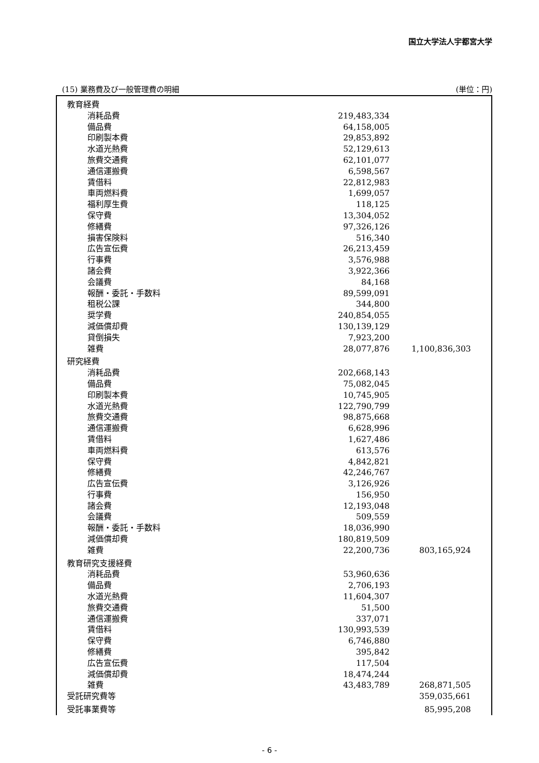国立大学法人宇都宮大学
(15) 業務費及び一般管理費の明細 (単位：円)
| 教育経費 | | | |
| 消耗品費 | | 219,483,334 | |
| 備品費 | | 64,158,005 | |
| 印刷製本費 | | 29,853,892 | |
| 水道光熱費 | | 52,129,613 | |
| 旅費交通費 | | 62,101,077 | |
| 通信運搬費 | | 6,598,567 | |
| 賃借料 | | 22,812,983 | |
| 車両燃料費 | | 1,699,057 | |
| 福利厚生費 | | 118,125 | |
| 保守費 | | 13,304,052 | |
| 修繕費 | | 97,326,126 | |
| 損害保険料 | | 516,340 | |
| 広告宣伝費 | | 26,213,459 | |
| 行事費 | | 3,576,988 | |
| 諸会費 | | 3,922,366 | |
| 会議費 | | 84,168 | |
| 報酬・委託・手数料 | | 89,599,091 | |
| 租税公課 | | 344,800 | |
| 奨学費 | | 240,854,055 | |
| 減価償却費 | | 130,139,129 | |
| 貸倒損失 | | 7,923,200 | |
| 雑費 | | 28,077,876 | 1,100,836,303 |
| 研究経費 | | | |
| 消耗品費 | | 202,668,143 | |
| 備品費 | | 75,082,045 | |
| 印刷製本費 | | 10,745,905 | |
| 水道光熱費 | | 122,790,799 | |
| 旅費交通費 | | 98,875,668 | |
| 通信運搬費 | | 6,628,996 | |
| 賃借料 | | 1,627,486 | |
| 車両燃料費 | | 613,576 | |
| 保守費 | | 4,842,821 | |
| 修繕費 | | 42,246,767 | |
| 広告宣伝費 | | 3,126,926 | |
| 行事費 | | 156,950 | |
| 諸会費 | | 12,193,048 | |
| 会議費 | | 509,559 | |
| 報酬・委託・手数料 | | 18,036,990 | |
| 減価償却費 | | 180,819,509 | |
| 雑費 | | 22,200,736 | 803,165,924 |
| 教育研究支援経費 | | | |
| 消耗品費 | | 53,960,636 | |
| 備品費 | | 2,706,193 | |
| 水道光熱費 | | 11,604,307 | |
| 旅費交通費 | | 51,500 | |
| 通信運搬費 | | 337,071 | |
| 賃借料 | | 130,993,539 | |
| 保守費 | | 6,746,880 | |
| 修繕費 | | 395,842 | |
| 広告宣伝費 | | 117,504 | |
| 減価償却費 | | 18,474,244 | |
| 雑費 | | 43,483,789 | 268,871,505 |
| 受託研究費等 | | | 359,035,661 |
| 受託事業費等 | | | 85,995,208 |
- 6 -